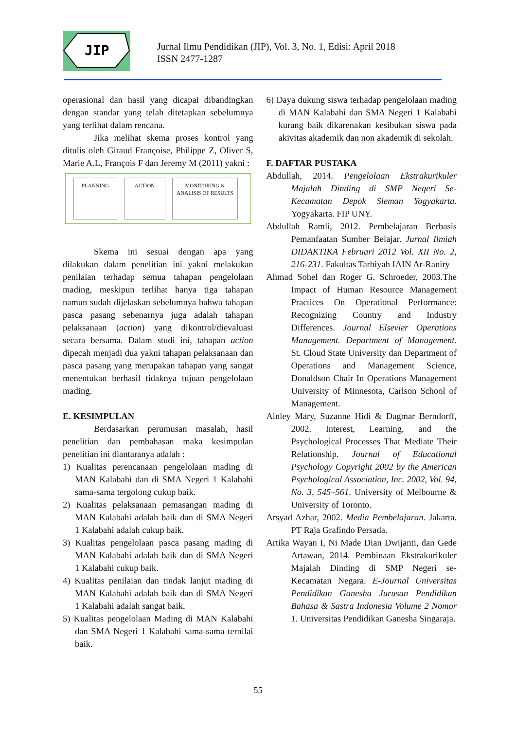JIP
Jurnal Ilmu Pendidikan (JIP), Vol. 3, No. 1, Edisi: April 2018
ISSN 2477-1287
operasional dan hasil yang dicapai dibandingkan dengan standar yang telah ditetapkan sebelumnya yang terlihat dalam rencana.
Jika melihat skema proses kontrol yang ditulis oleh Giraud Françoise, Philippe Z, Oliver S, Marie A.L, François F dan Jeremy M (2011) yakni :
PLANNING ACTION MONITORING & ANALISIS OF RESULTS
Skema ini sesuai dengan apa yang dilakukan dalam penelitian ini yakni melakukan penilaian terhadap semua tahapan pengelolaan mading, meskipun terlihat hanya tiga tahapan namun sudah dijelaskan sebelumnya bahwa tahapan pasca pasang sebenarnya juga adalah tahapan pelaksanaan (action) yang dikontrol/dievaluasi secara bersama. Dalam studi ini, tahapan action dipecah menjadi dua yakni tahapan pelaksanaan dan pasca pasang yang merupakan tahapan yang sangat menentukan berhasil tidaknya tujuan pengelolaan mading.
E. KESIMPULAN
Berdasarkan perumusan masalah, hasil penelitian dan pembahasan maka kesimpulan penelitian ini diantaranya adalah :
1) Kualitas perencanaan pengelolaan mading di MAN Kalabahi dan di SMA Negeri 1 Kalabahi sama-sama tergolong cukup baik.
2) Kualitas pelaksanaan pemasangan mading di MAN Kalabahi adalah baik dan di SMA Negeri 1 Kalabahi adalah cukup baik.
3) Kualitas pengelolaan pasca pasang mading di MAN Kalabahi adalah baik dan di SMA Negeri 1 Kalabahi cukup baik.
4) Kualitas penilaian dan tindak lanjut mading di MAN Kalabahi adalah baik dan di SMA Negeri 1 Kalabahi adalah sangat baik.
5) Kualitas pengelolaan Mading di MAN Kalabahi dan SMA Negeri 1 Kalabahi sama-sama ternilai baik.
6) Daya dukung siswa terhadap pengelolaan mading di MAN Kalabahi dan SMA Negeri 1 Kalabahi kurang baik dikarenakan kesibukan siswa pada akivitas akademik dan non akademik di sekolah.
F. DAFTAR PUSTAKA
Abdullah, 2014. Pengelolaan Ekstrakurikuler Majalah Dinding di SMP Negeri Se-Kecamatan Depok Sleman Yogyakarta. Yogyakarta. FIP UNY.
Abdullah Ramli, 2012. Pembelajaran Berbasis Pemanfaatan Sumber Belajar. Jurnal Ilmiah DIDAKTIKA Februari 2012 Vol. XII No. 2, 216-231. Fakultas Tarbiyah IAIN Ar-Raniry
Ahmad Sohel dan Roger G. Schroeder, 2003.The Impact of Human Resource Management Practices On Operational Performance: Recognizing Country and Industry Differences. Journal Elsevier Operations Management. Department of Management. St. Cloud State University dan Department of Operations and Management Science, Donaldson Chair In Operations Management University of Minnesota, Carlson School of Management.
Ainley Mary, Suzanne Hidi & Dagmar Berndorff, 2002. Interest, Learning, and the Psychological Processes That Mediate Their Relationship. Journal of Educational Psychology Copyright 2002 by the American Psychological Association, Inc. 2002, Vol. 94, No. 3, 545–561. University of Melbourne & University of Toronto.
Arsyad Azhar, 2002. Media Pembelajaran. Jakarta. PT Raja Grafindo Persada.
Artika Wayan I, Ni Made Dian Dwijanti, dan Gede Artawan, 2014. Pembinaan Ekstrakurikuler Majalah Dinding di SMP Negeri se-Kecamatan Negara. E-Journal Universitas Pendidikan Ganesha Jurusan Pendidikan Bahasa & Sastra Indonesia Volume 2 Nomor 1. Universitas Pendidikan Ganesha Singaraja.
55